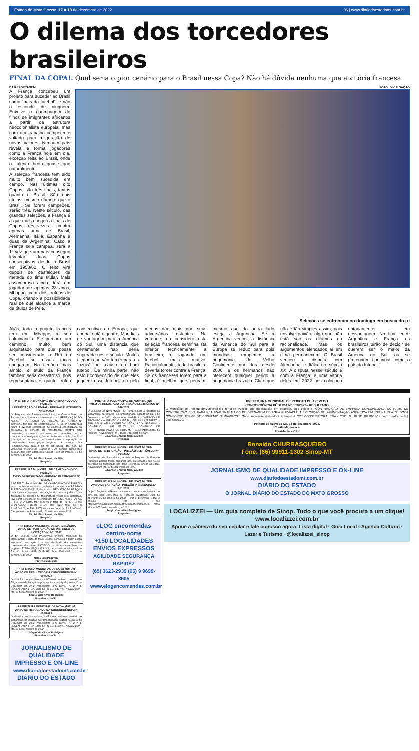Estado de Mato Grosso, 17 a 19 de dezembro de 2022 06 | www.diariodoestadomt.com.br
O dilema dos torcedores brasileiros
FINAL DA COPA!. Qual seria o pior cenário para o Brasil nessa Copa? Não há dúvida nenhuma que a vitória francesa
DA REPORTAGEM FOTO: DIVULGAÇÃO
A França concebeu um projeto para suceder ao Brasil como “país do futebol”, e não o esconde de ninguém. Envolve a garimpagem de filhos de imigrantes africanos a partir da estrutura neocolonialista europeia, mas com um trabalho competente voltado para a geração de novos valores. Nenhum país revela e forma jogadores como a França hoje em dia, exceção feita ao Brasil, onde o talento brota quase que naturalmente.
A seleção francesa tem sido muito bem sucedida em campo. Nas últimas oito Copas, são três finais, tantas quanto o Brasil. São dois títulos, mesmo número que o Brasil. Se forem campeões, serão três. Neste século, das grandes seleções, a França é a que mais chegou a finais de Copas, três vezes – contra apenas uma de Brasil, Alemanha, Itália, Espanha e duas da Argentina. Caso a França seja campeã, será a 1ª vez que um país consegue levantar duas Copas consecutivas desde o Brasil em 1958/62. O feito virá depois de desfalques de metade do time titular. Mais assombroso ainda, terá um jogador de apenas 23 anos, Mbappé, com dois troféus de Copa, criando a possibilidade real de que alcance a marca de títulos de Pelé.
Seleções se enfrentam no domingo em busca do tri
Aliás, todo o projeto francês tem em Mbappé a sua culminância. Ele percorre um caminho muito bem arquitetado para que possa ser considerado o Rei do Futebol se essas taças chegarem. No cenário mais amplo, o título da França também seria desastroso, pois representaria o quinto troféu consecutivo da Europa, que abriria então quatro Mundiais de vantagem para a América do Sul, uma distância que certamente não seria superada neste século. Muitos alegam que vão torcer para os “azuis” por causa do bom futebol. De minha parte, não estou convencido de que eles joguem esse futebol, ou pelo menos não mais que seus adversários restantes. Na verdade, eu considero esta seleção francesa semifinalista inferior tecnicamente à brasileira, e jogando um futebol mais reativo. Racionalmente, todo brasileiro deveria torcer contra a França. Se os franceses forem para a final, é melhor que percam, mesmo que do outro lado esteja a Argentina. Se a Argentina vencer, a distância da América do Sul para a Europa se reduz para dois mundiais, rompemos a hegemonia do Velho Continente, que dura desde 2006, e os hermanos não oferecem qualquer perigo à hegemonia brazuca. Claro que não é tão simples assim, pois envolve paixão, algo que não está sob os ditames da racionalidade. Mas os argumentos elencados aí em cima permanecem. O Brasil venceu a disputa com Alemanha e Itália no século XX. A disputa nesse século é com a França, e uma vitória deles em 2022 nos colocaria notoriamente em desvantagem. Na final entre Argentina e França os brasileiros terão de decidir se querem ser o maior da América do Sul; ou se pretendem continuar como o país do futebol.
PREFEITURA MUNICIPAL DE CAMPO NOVO DO PARECIS
II RETIFICAÇÃO DE EDITAL - PREGÃO ELETRÔNICO Nº 132/2022
O Pregoeiro da Prefeitura Municipal de Campo Novo do Parecis torna público aos interessados a II RETIFICAÇÃO DO ANEXO I DO EDITAL DO PREGÃO ELETRÔNICO Nº 132/2022, que tem por objeto REGISTRO DE PREÇOS para futura e eventual contratação de empresa especializada na prestação de serviços de manutenção corretiva e/ou preventiva, a serem realizados em aparelhos de ar condicionado, refrigerador, freezer, bebedouros, câmaras frias e maquinas de lavar, com fornecimento e reposição de componentes e/ou peças originais. A abertura fica PRORROGADA para o dia 05 de janeiro das 2023 às 09h05min. (horário de Brasília-DF). As demais disposições permanecem sem alterações. Campo Novo do Parecis, 16 de dezembro de 2022.
Tarcísio Nascimento da Silva
Pregoeiro
PREFEITURA MUNICIPAL DE CAMPO NOVO DO PARECIS
AVISO DE RESULTADO - PREGÃO ELETRÔNICO Nº 130/2022
A PREFEITURA MUNICIPAL DE CAMPO NOVO DO PARECIS torna público o resultado da licitação modalidade PREGÃO ELETRÔNICO 130/2022, destinado a REGISTRO DE PREÇOS para futura e eventual contratação de pessoa jurídica para prestação de serviços de comunicação visual com instalação, teve como vencedoras as empresas: 4D DESIGNER GRAFICA E EDITORA LTDA ME, com valor total de R$ 321.131,00; GRAFICADO PRETO LTDA, com valor total de R$ 1.487.040,00; A BALLESTA com valor total de R$ 72.000,00. Campo Novo do Parecis-MT, 16 de dezembro de 2022.
Tarcísio Nascimento da Silva
Pregoeiro
PREFEITURA MUNICIPAL DE MARCELÂNDIA
AVISO DE RATIFICAÇÃO DE DISPENSA DE LICITAÇÃO Nº 051/2022
O Sr. CELSO LUIZ PADOVANI, Prefeito Municipal de Marcelândia, Estado de Mato Grosso, comunica a quem possa interessar que, após a análise detalhada dos elementos constantes dos autos, RATIFICOU a dispensa em favor da empresa EXTRA MAQUINAS S/A, perfazendo o valor total de R$ 13.184,08. PUBLIQUE–SE. Marcelândia/MT, 14 de dezembro de 2022.
Celso Luiz Padovani
Prefeito Municipal
PREFEITURA MUNICIPAL DE NOVA MUTUM
AVISO DE RESULTADO DA CONCORRÊNCIA Nº 007/2022
O Município de Nova Mutum – MT torna público o resultado do Julgamento da licitação supramencionada, julgada no dia 16 de Dezembro de 2022. Vencedora: HFC CONSTRUTORA E ENGENHARIA LTDA, valor de R$ 8.214.437,95. Nova Mutum - MT, 16 de Dezembro de 2022.
Sérgio Vitor Alves Rodrigues
Presidente da CPL
PREFEITURA MUNICIPAL DE NOVA MUTUM
AVISO DE RESULTADO DA CONCORRÊNCIA Nº 008/2022
O Município de Nova Mutum - MT torna público o resultado do Julgamento da licitação supramencionada, julgada no dia 16 de Dezembro de 2022. Vencedora: HFC CONSTRUTORA E ENGENHARIA LTDA, valor de R$ 9.013.802,23. Nova Mutum - MT, 16 de Dezembro de 2022.
Sérgio Vitor Alves Rodrigues
Presidente da CPL
JORNALISMO DE QUALIDADE IMPRESSO E ON-LINE
www.diariodoestadomt.com.br
DIÁRIO DO ESTADO
PREFEITURA MUNICIPAL DE NOVA MUTUM
AVISO DE RESULTADO DO PREGÃO ELETRÔNICO Nº 048/2022
O Município de Nova Mutum - MT torna público o resultado do Julgamento da licitação supramencionada, julgada no dia 1 de Dezembro de 2022. Vencedoras: NABELLA COMERCIO DE PRODUTOS ALIMENTICIOS EIRELI, CELSO LAZZARETTI - EPP, AGUIA AZUL COMERCIO LTDA, S.J.G. PAGANINI - COMERCIO - ME, FRUTA SUL COMERCIO DE HORTIFRUTIGRANJEIROS LTDA ME. Houve interposição de recursos. Nova Mutum - MT, 16 de Dezembro de 2022.
Eduardo Henrique Correia Miller
Pregoeiro
PREFEITURA MUNICIPAL DE NOVA MUTUM
AVISO DE RETIFICAÇÃO - PREGÃO ELETRÔNICO Nº 054/2022
O Município de Nova Mutum, através do Pregoeiro Sr. Eduardo Henrique Correia Miller, comunica aos interessados que houve alteração na quantidade dos itens, referência, anexo ao edital. Nova Mutum-MT, 16 de dezembro de 2022.
Eduardo Henrique Correia Miller
Pregoeiro
PREFEITURA MUNICIPAL DE NOVA MUTUM
AVISO DE LICITAÇÃO - PREGÃO PRESENCIAL Nº 071/2022
Objeto: Registro de Preço para futura e eventual contratação de empresa para confecção de Próteses Dentárias. Data de abertura: 05 de janeiro de 2023. Horário: 14h00min. Edital e anexos no site http://www.novamutum.mt.gov.br/publicacoes/licitacoes. Nova Mutum-MT, 16 de dezembro de 2022.
Sérgio Vitor Alves Rodrigues
Pregoeiro
eLOG encomendas centro-norte
+150 LOCALIDADES
ENVIOS EXPRESSOS
AGILIDADE SEGURANÇA RAPIDEZ
(65) 3623-2939 (65) 9 9699-3505
www.elogencomendas.com.br
PREFEITURA MUNICIPAL DE PEIXOTO DE AZEVEDO
CONCORRÊNCIA PÚBLICA Nº 003/2022– RESULTADO
O Município de Peixoto de Azevedo-MT torna-se Público que na licitação em epígrafe, cujo objeto é “CONTRATAÇÃO DE EMPRESA ESPECIALIZADA NO RAMO DE CONSTRUÇÃO CIVIL PARA REALIZAR TRABALHOS DE DRENAGEM DE AGUA PLUVIAIS E A EXECUÇÃO DE PAVIMENTAÇÃO ASFÁLTICA EM TSD NA RUA ZÉ DOCA CONFORME TERMO DE CONVENIO Nº 0670/2022”. Onde sagrou-se vencedora a empresa CCT CONSTRUTORA LTDA - CNPJ Nº 10.581.109/0001-13 com o valor de R$ 2.085.075,22.
Peixoto de Azevedo-MT, 16 de dezembro 2022.
Cheila Migliavaca
Presidente – CPL
Ronaldo CHURRASQUEIRO
Fone: (66) 99911-1302 Sinop-MT
JORNALISMO DE QUALIDADE IMPRESSO E ON-LINE
www.diariodoestadomt.com.br
DIÁRIO DO ESTADO
O JORNAL DIÁRIO DO ESTADO DO MATO GROSSO
LOCALIZZEI — Um guia completo de Sinop. Tudo o que você procura a um clique!
www.localizzei.com.br
Apone a câmera do seu celular e fale conosco agora: Lista digital · Guia Local · Agenda Cultural · Lazer e Turismo · @localizzei_sinop